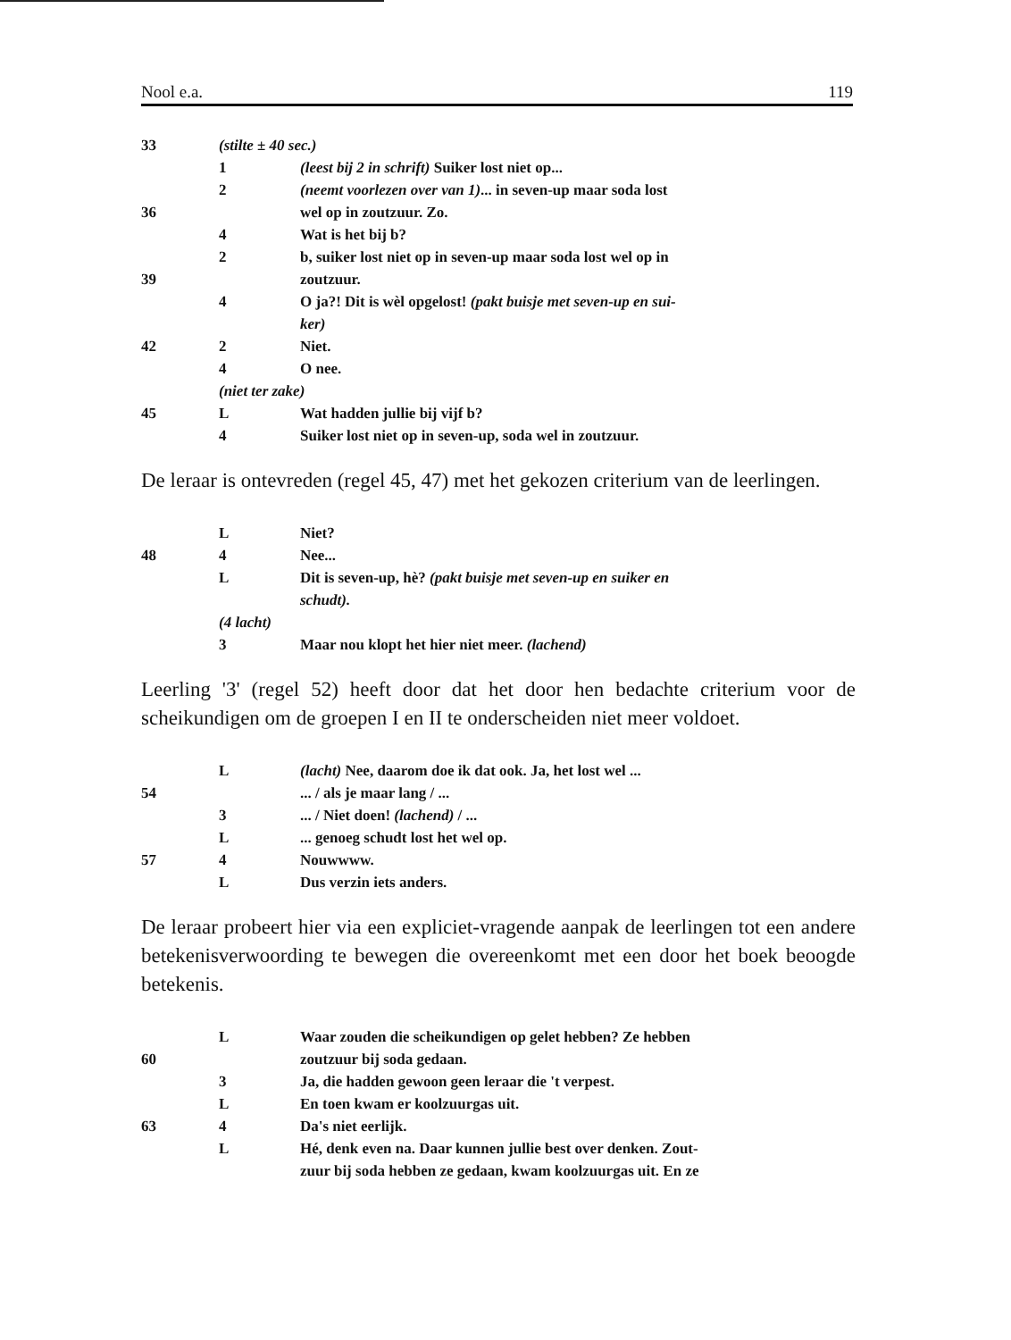Nool e.a. 119
| 33 | (stilte ± 40 sec.) | |
| | 1 | (leest bij 2 in schrift) Suiker lost niet op... |
| | 2 | (neemt voorlezen over van 1) ... in seven-up maar soda lost |
| 36 | | wel op in zoutzuur. Zo. |
| | 4 | Wat is het bij b? |
| | 2 | b, suiker lost niet op in seven-up maar soda lost wel op in |
| 39 | | zoutzuur. |
| | 4 | O ja?! Dit is wèl opgelost! (pakt buisje met seven-up en sui- |
| | | ker) |
| 42 | 2 | Niet. |
| | 4 | O nee. |
| | (niet ter zake) | |
| 45 | L | Wat hadden jullie bij vijf b? |
| | 4 | Suiker lost niet op in seven-up, soda wel in zoutzuur. |
De leraar is ontevreden (regel 45, 47) met het gekozen criterium van de leerlingen.
| | L | Niet? |
| 48 | 4 | Nee... |
| | L | Dit is seven-up, hè? (pakt buisje met seven-up en suiker en |
| | | schudt). |
| | (4 lacht) | |
| | 3 | Maar nou klopt het hier niet meer. (lachend) |
Leerling '3' (regel 52) heeft door dat het door hen bedachte criterium voor de scheikundigen om de groepen I en II te onderscheiden niet meer voldoet.
| | L | (lacht) Nee, daarom doe ik dat ook. Ja, het lost wel ... |
| 54 | | ... / als je maar lang / ... |
| | 3 | ... / Niet doen! (lachend) / ... |
| | L | ... genoeg schudt lost het wel op. |
| 57 | 4 | Nouwwww. |
| | L | Dus verzin iets anders. |
De leraar probeert hier via een expliciet-vragende aanpak de leerlingen tot een andere betekenisverwoording te bewegen die overeenkomt met een door het boek beoogde betekenis.
| | L | Waar zouden die scheikundigen op gelet hebben? Ze hebben |
| 60 | | zoutzuur bij soda gedaan. |
| | 3 | Ja, die hadden gewoon geen leraar die 't verpest. |
| | L | En toen kwam er koolzuurgas uit. |
| 63 | 4 | Da's niet eerlijk. |
| | L | Hé, denk even na. Daar kunnen jullie best over denken. Zout- |
| | | zuur bij soda hebben ze gedaan, kwam koolzuurgas uit. En ze |